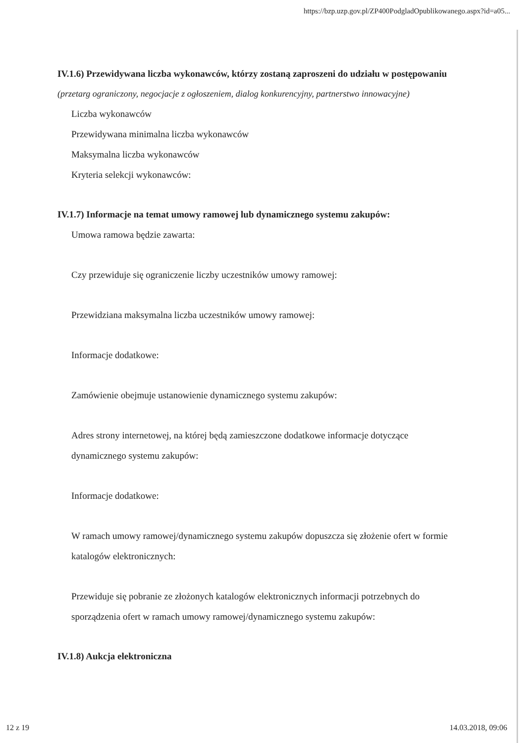https://bzp.uzp.gov.pl/ZP400PodgladOpublikowanego.aspx?id=a05...
IV.1.6) Przewidywana liczba wykonawców, którzy zostaną zaproszeni do udziału w postępowaniu
(przetarg ograniczony, negocjacje z ogłoszeniem, dialog konkurencyjny, partnerstwo innowacyjne)
Liczba wykonawców
Przewidywana minimalna liczba wykonawców
Maksymalna liczba wykonawców
Kryteria selekcji wykonawców:
IV.1.7) Informacje na temat umowy ramowej lub dynamicznego systemu zakupów:
Umowa ramowa będzie zawarta:
Czy przewiduje się ograniczenie liczby uczestników umowy ramowej:
Przewidziana maksymalna liczba uczestników umowy ramowej:
Informacje dodatkowe:
Zamówienie obejmuje ustanowienie dynamicznego systemu zakupów:
Adres strony internetowej, na której będą zamieszczone dodatkowe informacje dotyczące dynamicznego systemu zakupów:
Informacje dodatkowe:
W ramach umowy ramowej/dynamicznego systemu zakupów dopuszcza się złożenie ofert w formie katalogów elektronicznych:
Przewiduje się pobranie ze złożonych katalogów elektronicznych informacji potrzebnych do sporządzenia ofert w ramach umowy ramowej/dynamicznego systemu zakupów:
IV.1.8) Aukcja elektroniczna
12 z 19 14.03.2018, 09:06